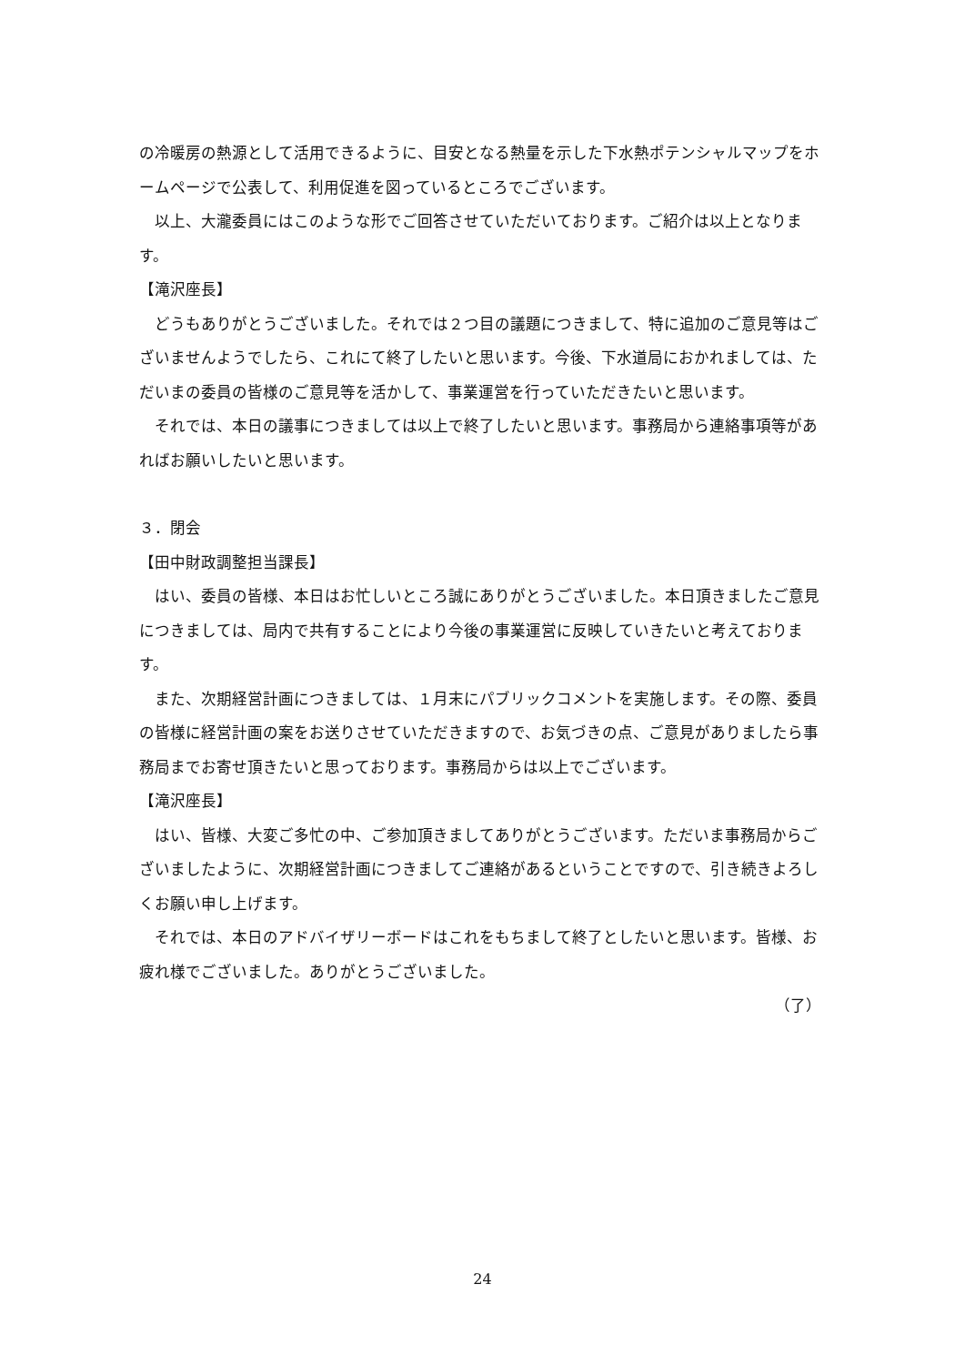の冷暖房の熱源として活用できるように、目安となる熱量を示した下水熱ポテンシャルマップをホームページで公表して、利用促進を図っているところでございます。
　以上、大瀧委員にはこのような形でご回答させていただいております。ご紹介は以上となります。
【滝沢座長】
　どうもありがとうございました。それでは２つ目の議題につきまして、特に追加のご意見等はございませんようでしたら、これにて終了したいと思います。今後、下水道局におかれましては、ただいまの委員の皆様のご意見等を活かして、事業運営を行っていただきたいと思います。
　それでは、本日の議事につきましては以上で終了したいと思います。事務局から連絡事項等があればお願いしたいと思います。
３．閉会
【田中財政調整担当課長】
　はい、委員の皆様、本日はお忙しいところ誠にありがとうございました。本日頂きましたご意見につきましては、局内で共有することにより今後の事業運営に反映していきたいと考えております。
　また、次期経営計画につきましては、１月末にパブリックコメントを実施します。その際、委員の皆様に経営計画の案をお送りさせていただきますので、お気づきの点、ご意見がありましたら事務局までお寄せ頂きたいと思っております。事務局からは以上でございます。
【滝沢座長】
　はい、皆様、大変ご多忙の中、ご参加頂きましてありがとうございます。ただいま事務局からございましたように、次期経営計画につきましてご連絡があるということですので、引き続きよろしくお願い申し上げます。
　それでは、本日のアドバイザリーボードはこれをもちまして終了としたいと思います。皆様、お疲れ様でございました。ありがとうございました。
（了）
24